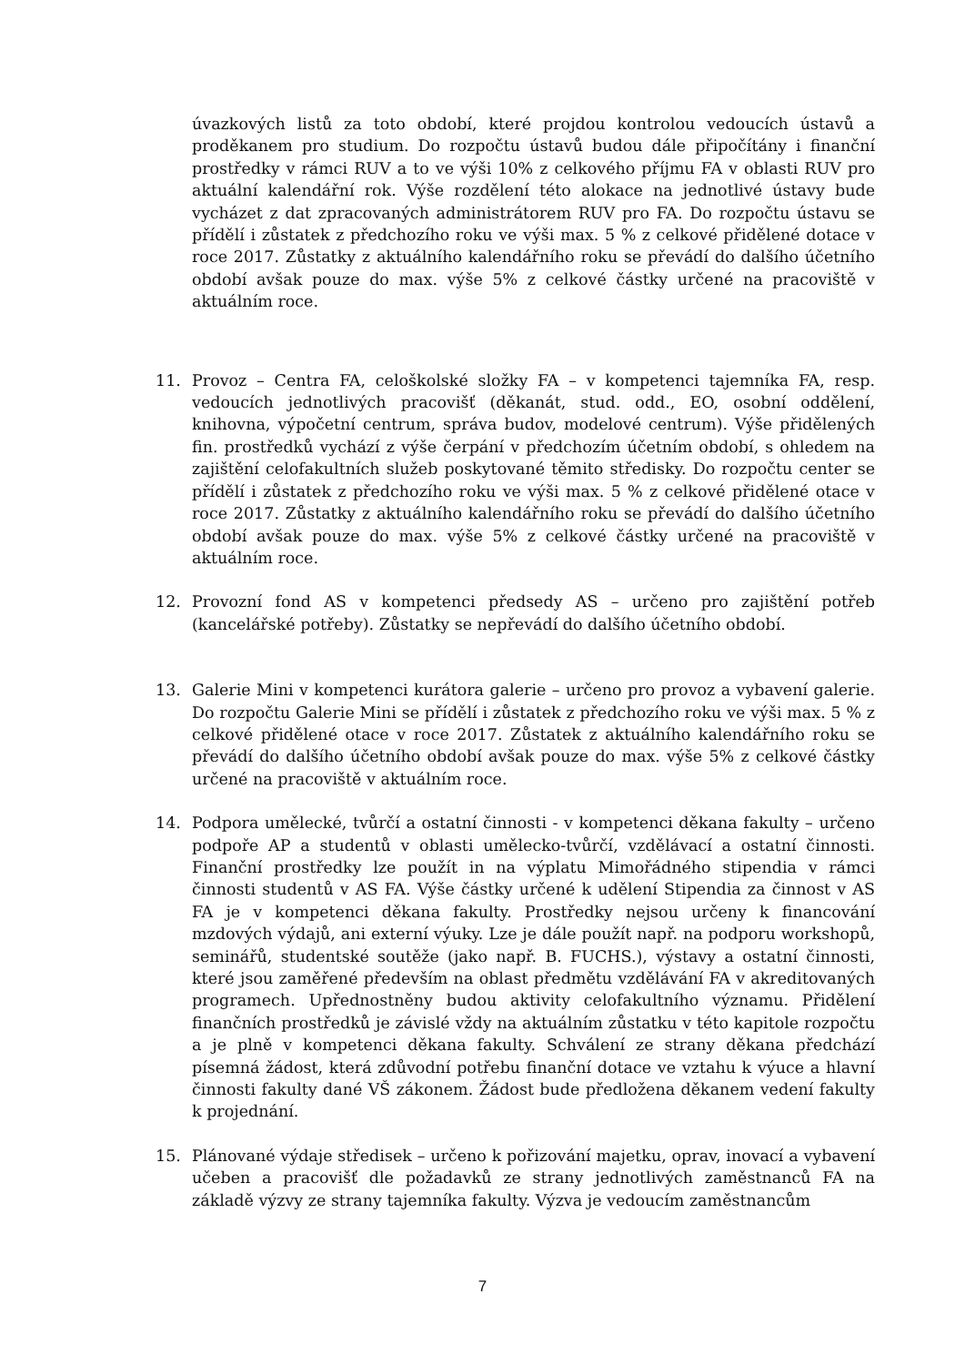úvazkových listů za toto období, které projdou kontrolou vedoucích ústavů a proděkanem pro studium. Do rozpočtu ústavů budou dále připočítány i finanční prostředky v rámci RUV a to ve výši 10% z celkového příjmu FA v oblasti RUV pro aktuální kalendářní rok. Výše rozdělení této alokace na jednotlivé ústavy bude vycházet z dat zpracovaných administrátorem RUV pro FA. Do rozpočtu ústavu se přídělí i zůstatek z předchozího roku ve výši max. 5 % z celkové přidělené dotace v roce 2017. Zůstatky z aktuálního kalendářního roku se převádí do dalšího účetního období avšak pouze do max. výše 5% z celkové částky určené na pracoviště v aktuálním roce.
11. Provoz – Centra FA, celoškolské složky FA – v kompetenci tajemníka FA, resp. vedoucích jednotlivých pracovišť (děkanát, stud. odd., EO, osobní oddělení, knihovna, výpočetní centrum, správa budov, modelové centrum). Výše přidělených fin. prostředků vychází z výše čerpání v předchozím účetním období, s ohledem na zajištění celofakultních služeb poskytované těmito středisky. Do rozpočtu center se přídělí i zůstatek z předchozího roku ve výši max. 5 % z celkové přidělené otace v roce 2017. Zůstatky z aktuálního kalendářního roku se převádí do dalšího účetního období avšak pouze do max. výše 5% z celkové částky určené na pracoviště v aktuálním roce.
12. Provozní fond AS v kompetenci předsedy AS – určeno pro zajištění potřeb (kancelářské potřeby). Zůstatky se nepřevádí do dalšího účetního období.
13. Galerie Mini v kompetenci kurátora galerie – určeno pro provoz a vybavení galerie. Do rozpočtu Galerie Mini se přídělí i zůstatek z předchozího roku ve výši max. 5 % z celkové přidělené otace v roce 2017. Zůstatek z aktuálního kalendářního roku se převádí do dalšího účetního období avšak pouze do max. výše 5% z celkové částky určené na pracoviště v aktuálním roce.
14. Podpora umělecké, tvůrčí a ostatní činnosti - v kompetenci děkana fakulty – určeno podpoře AP a studentů v oblasti umělecko-tvůrčí, vzdělávací a ostatní činnosti. Finanční prostředky lze použít in na výplatu Mimořádného stipendia v rámci činnosti studentů v AS FA. Výše částky určené k udělení Stipendia za činnost v AS FA je v kompetenci děkana fakulty. Prostředky nejsou určeny k financování mzdových výdajů, ani externí výuky. Lze je dále použít např. na podporu workshopů, seminářů, studentské soutěže (jako např. B. FUCHS.), výstavy a ostatní činnosti, které jsou zaměřené především na oblast předmětu vzdělávání FA v akreditovaných programech. Upřednostněny budou aktivity celofakultního významu. Přidělení finančních prostředků je závislé vždy na aktuálním zůstatku v této kapitole rozpočtu a je plně v kompetenci děkana fakulty. Schválení ze strany děkana předchází písemná žádost, která zdůvodní potřebu finanční dotace ve vztahu k výuce a hlavní činnosti fakulty dané VŠ zákonem. Žádost bude předložena děkanem vedení fakulty k projednání.
15. Plánované výdaje středisek – určeno k pořizování majetku, oprav, inovací a vybavení učeben a pracovišť dle požadavků ze strany jednotlivých zaměstnanců FA na základě výzvy ze strany tajemníka fakulty. Výzva je vedoucím zaměstnancům
7